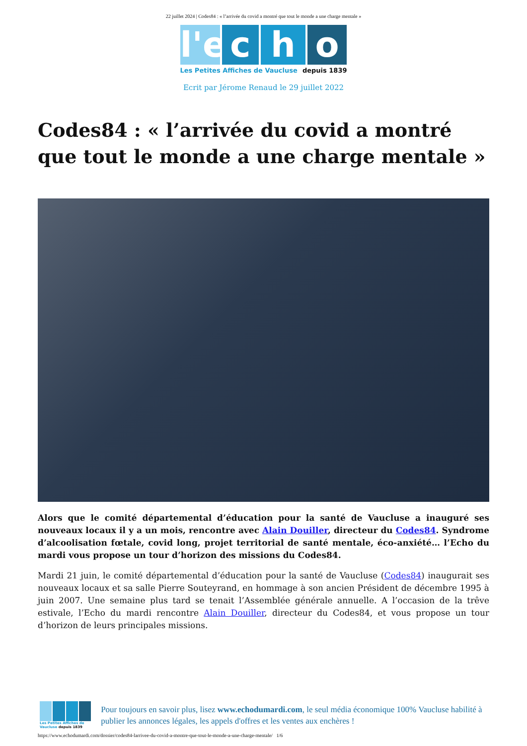22 juillet 2024 | Codes84 : « l’arrivée du covid a montré que tout le monde a une charge mentale »
l'e
c
h
o
Les Petites Affiches de Vaucluse depuis 1839
Ecrit par Jérome Renaud le 29 juillet 2022
Codes84 : « l’arrivée du covid a montré que tout le monde a une charge mentale »
Alors que le comité départemental d’éducation pour la santé de Vaucluse a inauguré ses nouveaux locaux il y a un mois, rencontre avec Alain Douiller, directeur du Codes84. Syndrome d’alcoolisation fœtale, covid long, projet territorial de santé mentale, éco-anxiété… l’Echo du mardi vous propose un tour d’horizon des missions du Codes84.
Mardi 21 juin, le comité départemental d’éducation pour la santé de Vaucluse (Codes84) inaugurait ses nouveaux locaux et sa salle Pierre Souteyrand, en hommage à son ancien Président de décembre 1995 à juin 2007. Une semaine plus tard se tenait l’Assemblée générale annuelle. A l’occasion de la trêve estivale, l’Echo du mardi rencontre Alain Douiller, directeur du Codes84, et vous propose un tour d’horizon de leurs principales missions.
Les Petites Affiches de Vaucluse depuis 1839
Pour toujours en savoir plus, lisez www.echodumardi.com, le seul média économique 100% Vaucluse habilité à publier les annonces légales, les appels d'offres et les ventes aux enchères !
https://www.echodumardi.com/dossier/codes84-larrivee-du-covid-a-montre-que-tout-le-monde-a-une-charge-mentale/ 1/6